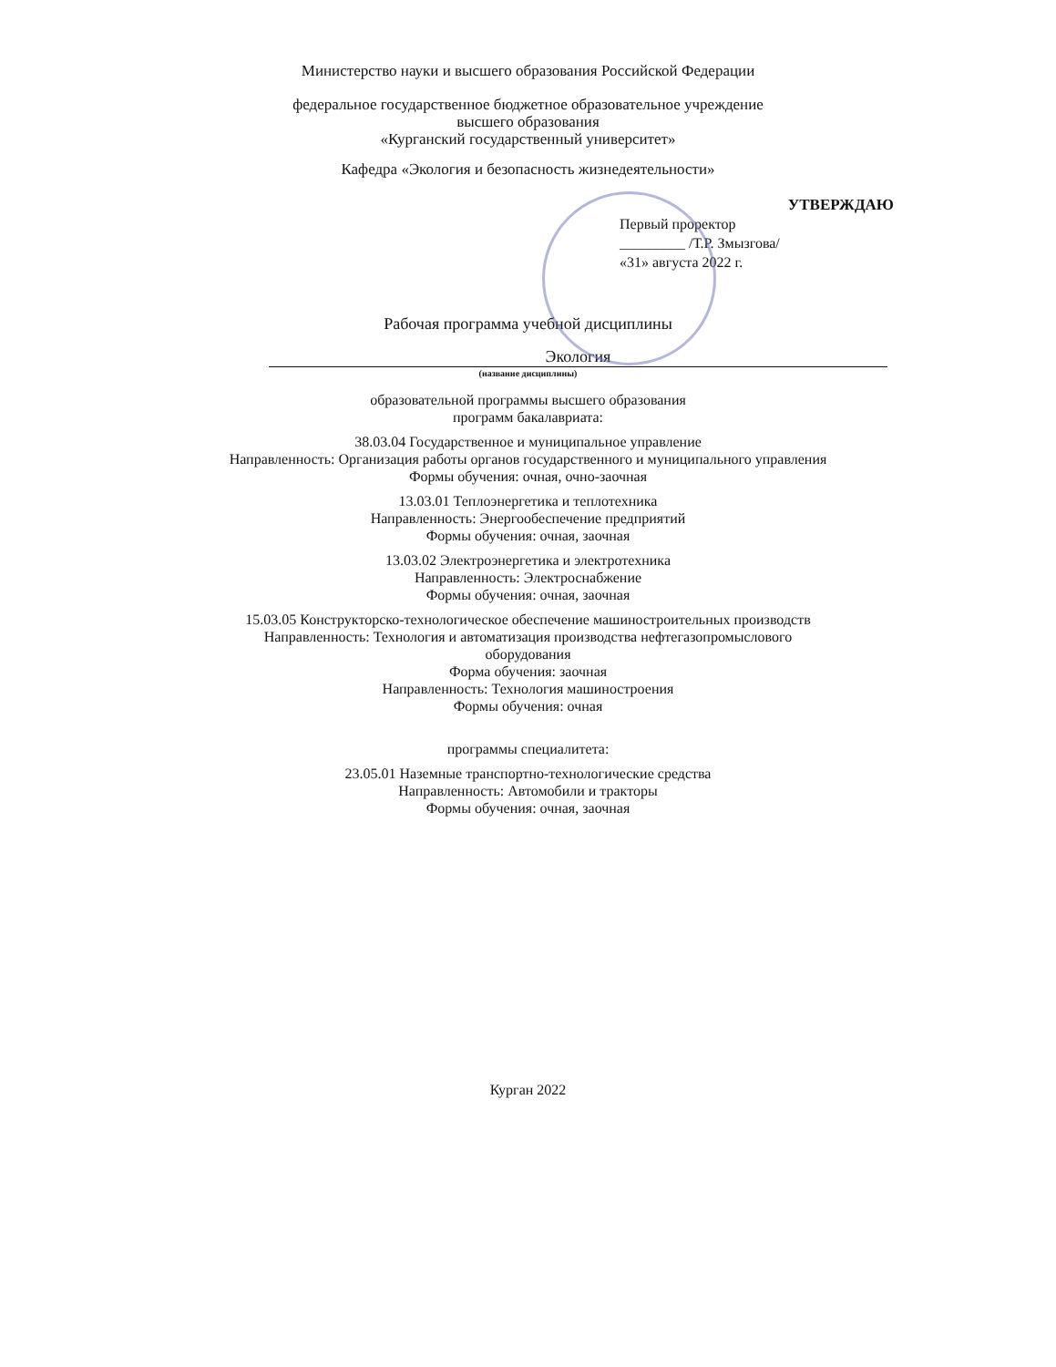Министерство науки и высшего образования Российской Федерации
федеральное государственное бюджетное образовательное учреждение
высшего образования
«Курганский государственный университет»
Кафедра «Экология и безопасность жизнедеятельности»
УТВЕРЖДАЮ
Первый проректор
_________ /Т.Р. Змызгова/
«31» августа 2022 г.
Рабочая программа учебной дисциплины
Экология
(название дисциплины)
образовательной программы высшего образования
программ бакалавриата:
38.03.04 Государственное и муниципальное управление
Направленность: Организация работы органов государственного и муниципального управления
Формы обучения: очная, очно-заочная
13.03.01 Теплоэнергетика и теплотехника
Направленность: Энергообеспечение предприятий
Формы обучения: очная, заочная
13.03.02 Электроэнергетика и электротехника
Направленность: Электроснабжение
Формы обучения: очная, заочная
15.03.05 Конструкторско-технологическое обеспечение машиностроительных производств
Направленность: Технология и автоматизация производства нефтегазопромыслового
оборудования
Форма обучения: заочная
Направленность: Технология машиностроения
Формы обучения: очная
программы специалитета:
23.05.01 Наземные транспортно-технологические средства
Направленность: Автомобили и тракторы
Формы обучения: очная, заочная
Курган 2022